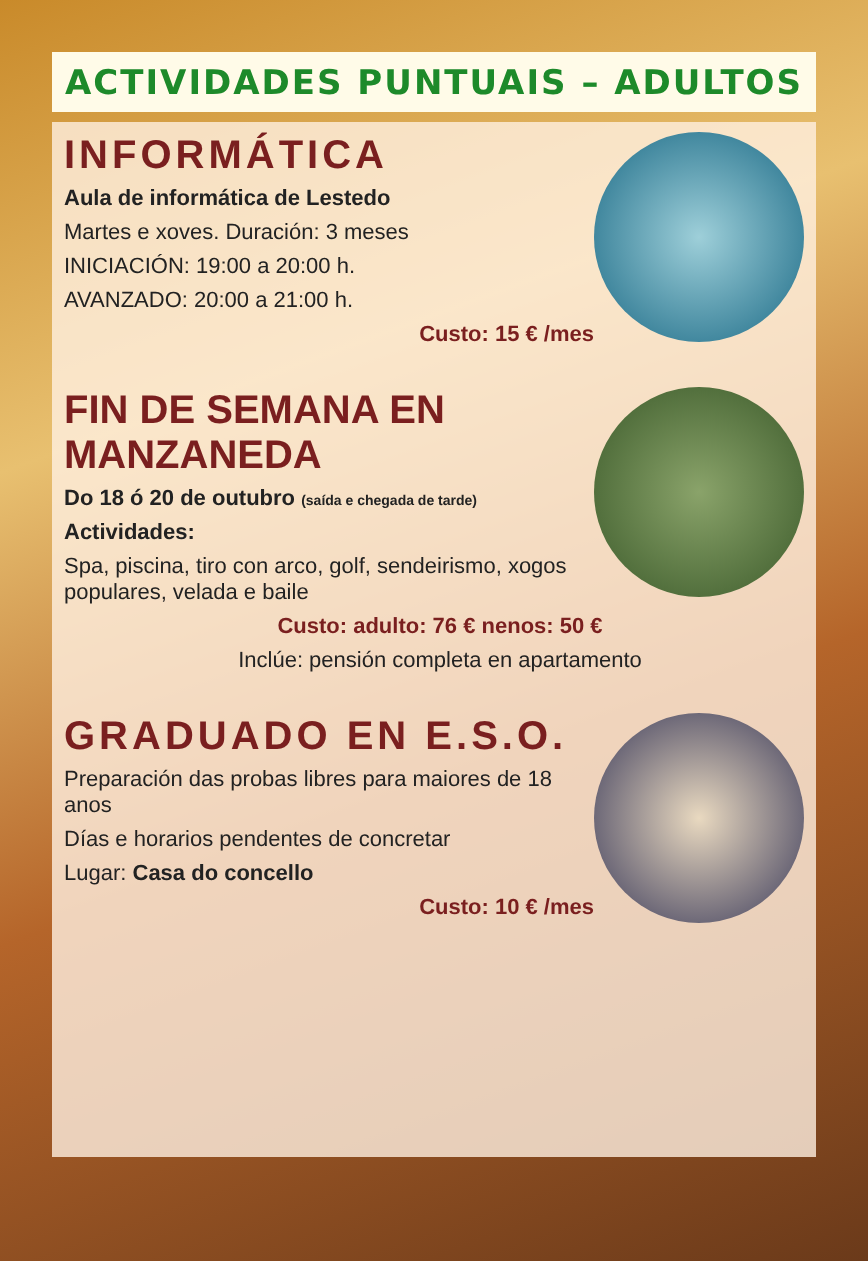ACTIVIDADES PUNTUAIS – ADULTOS
INFORMÁTICA
Aula de informática de Lestedo
Martes e xoves. Duración: 3 meses
INICIACIÓN: 19:00 a 20:00 h.
AVANZADO: 20:00 a 21:00 h.
Custo: 15 € /mes
FIN DE SEMANA EN MANZANEDA
Do 18 ó 20 de outubro (saída e chegada de tarde)
Actividades:
Spa, piscina, tiro con arco, golf, sendeirismo, xogos populares, velada e baile
Custo: adulto: 76 € nenos: 50 €
Inclúe: pensión completa en apartamento
GRADUADO EN E.S.O.
Preparación das probas libres para maiores de 18 anos
Días e horarios pendentes de concretar
Lugar: Casa do concello
Custo: 10 € /mes